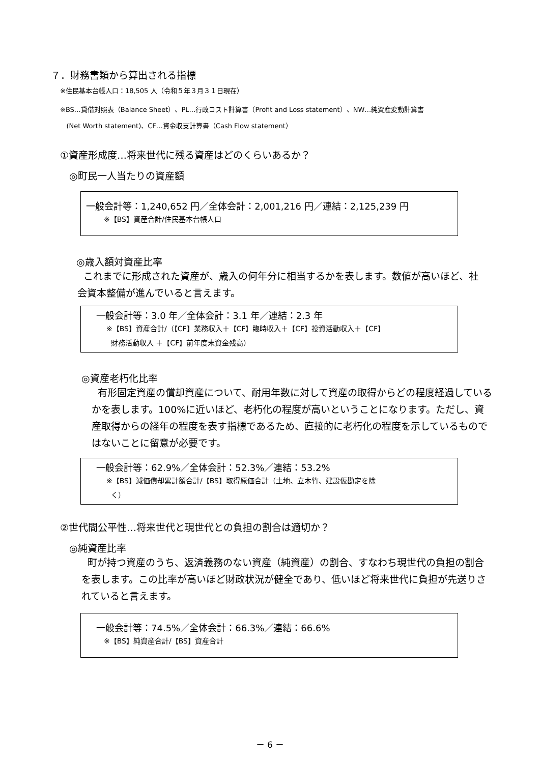７．財務書類から算出される指標
※住民基本台帳人口：18,505 人（令和５年３月３１日現在）
※BS…貸借対照表（Balance Sheet）、PL…行政コスト計算書（Profit and Loss statement）、NW…純資産変動計算書
(Net Worth statement)、CF…資金収支計算書（Cash Flow statement）
①資産形成度…将来世代に残る資産はどのくらいあるか？
◎町民一人当たりの資産額
一般会計等：1,240,652 円／全体会計：2,001,216 円／連結：2,125,239 円
※【BS】資産合計/住民基本台帳人口
◎歳入額対資産比率
これまでに形成された資産が、歳入の何年分に相当するかを表します。数値が高いほど、社会資本整備が進んでいると言えます。
一般会計等：3.0 年／全体会計：3.1 年／連結：2.3 年
※【BS】資産合計/（【CF】業務収入＋【CF】臨時収入＋【CF】投資活動収入＋【CF】
財務活動収入 ＋【CF】前年度末資金残高）
◎資産老朽化比率
有形固定資産の償却資産について、耐用年数に対して資産の取得からどの程度経過しているかを表します。100%に近いほど、老朽化の程度が高いということになります。ただし、資産取得からの経年の程度を表す指標であるため、直接的に老朽化の程度を示しているものではないことに留意が必要です。
一般会計等：62.9%／全体会計：52.3%／連結：53.2%
※【BS】減価償却累計額合計/【BS】取得原価合計（土地、立木竹、建設仮勘定を除
く）
②世代間公平性…将来世代と現世代との負担の割合は適切か？
◎純資産比率
町が持つ資産のうち、返済義務のない資産（純資産）の割合、すなわち現世代の負担の割合を表します。この比率が高いほど財政状況が健全であり、低いほど将来世代に負担が先送りされていると言えます。
一般会計等：74.5%／全体会計：66.3%／連結：66.6%
※【BS】純資産合計/【BS】資産合計
－ 6 －